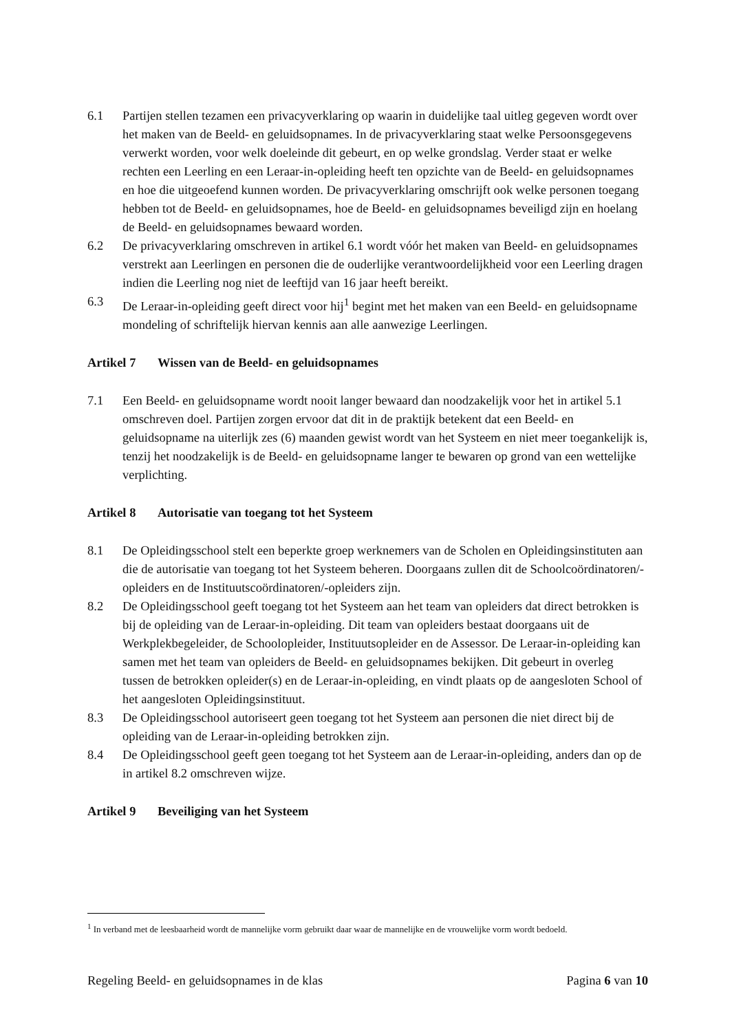6.1 Partijen stellen tezamen een privacyverklaring op waarin in duidelijke taal uitleg gegeven wordt over het maken van de Beeld- en geluidsopnames. In de privacyverklaring staat welke Persoonsgegevens verwerkt worden, voor welk doeleinde dit gebeurt, en op welke grondslag. Verder staat er welke rechten een Leerling en een Leraar-in-opleiding heeft ten opzichte van de Beeld- en geluidsopnames en hoe die uitgeoefend kunnen worden. De privacyverklaring omschrijft ook welke personen toegang hebben tot de Beeld- en geluidsopnames, hoe de Beeld- en geluidsopnames beveiligd zijn en hoelang de Beeld- en geluidsopnames bewaard worden.
6.2 De privacyverklaring omschreven in artikel 6.1 wordt vóór het maken van Beeld- en geluidsopnames verstrekt aan Leerlingen en personen die de ouderlijke verantwoordelijkheid voor een Leerling dragen indien die Leerling nog niet de leeftijd van 16 jaar heeft bereikt.
6.3 De Leraar-in-opleiding geeft direct voor hij<sup>1</sup> begint met het maken van een Beeld- en geluidsopname mondeling of schriftelijk hiervan kennis aan alle aanwezige Leerlingen.
Artikel 7 Wissen van de Beeld- en geluidsopnames
7.1 Een Beeld- en geluidsopname wordt nooit langer bewaard dan noodzakelijk voor het in artikel 5.1 omschreven doel. Partijen zorgen ervoor dat dit in de praktijk betekent dat een Beeld- en geluidsopname na uiterlijk zes (6) maanden gewist wordt van het Systeem en niet meer toegankelijk is, tenzij het noodzakelijk is de Beeld- en geluidsopname langer te bewaren op grond van een wettelijke verplichting.
Artikel 8 Autorisatie van toegang tot het Systeem
8.1 De Opleidingsschool stelt een beperkte groep werknemers van de Scholen en Opleidingsinstituten aan die de autorisatie van toegang tot het Systeem beheren. Doorgaans zullen dit de Schoolcoördinatoren/-opleiders en de Instituutscoördinatoren/-opleiders zijn.
8.2 De Opleidingsschool geeft toegang tot het Systeem aan het team van opleiders dat direct betrokken is bij de opleiding van de Leraar-in-opleiding. Dit team van opleiders bestaat doorgaans uit de Werkplekbegeleider, de Schoolopleider, Instituutsopleider en de Assessor. De Leraar-in-opleiding kan samen met het team van opleiders de Beeld- en geluidsopnames bekijken. Dit gebeurt in overleg tussen de betrokken opleider(s) en de Leraar-in-opleiding, en vindt plaats op de aangesloten School of het aangesloten Opleidingsinstituut.
8.3 De Opleidingsschool autoriseert geen toegang tot het Systeem aan personen die niet direct bij de opleiding van de Leraar-in-opleiding betrokken zijn.
8.4 De Opleidingsschool geeft geen toegang tot het Systeem aan de Leraar-in-opleiding, anders dan op de in artikel 8.2 omschreven wijze.
Artikel 9 Beveiliging van het Systeem
<sup>1</sup> In verband met de leesbaarheid wordt de mannelijke vorm gebruikt daar waar de mannelijke en de vrouwelijke vorm wordt bedoeld.
Regeling Beeld- en geluidsopnames in de klas Pagina 6 van 10